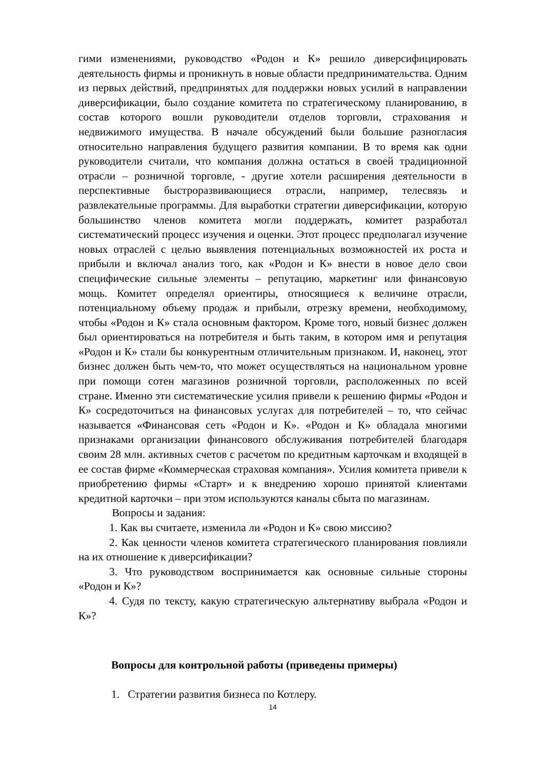гими изменениями, руководство «Родон и К» решило диверсифицировать деятельность фирмы и проникнуть в новые области предпринимательства. Одним из первых действий, предпринятых для поддержки новых усилий в направлении диверсификации, было создание комитета по стратегическому планированию, в состав которого вошли руководители отделов торговли, страхования и недвижимого имущества. В начале обсуждений были большие разногласия относительно направления будущего развития компании. В то время как одни руководители считали, что компания должна остаться в своей традиционной отрасли – розничной торговле, - другие хотели расширения деятельности в перспективные быстроразвивающиеся отрасли, например, телесвязь и развлекательные программы. Для выработки стратегии диверсификации, которую большинство членов комитета могли поддержать, комитет разработал систематический процесс изучения и оценки. Этот процесс предполагал изучение новых отраслей с целью выявления потенциальных возможностей их роста и прибыли и включал анализ того, как «Родон и К» внести в новое дело свои специфические сильные элементы – репутацию, маркетинг или финансовую мощь. Комитет определял ориентиры, относящиеся к величине отрасли, потенциальному объему продаж и прибыли, отрезку времени, необходимому, чтобы «Родон и К» стала основным фактором. Кроме того, новый бизнес должен был ориентироваться на потребителя и быть таким, в котором имя и репутация «Родон и К» стали бы конкурентным отличительным признаком. И, наконец, этот бизнес должен быть чем-то, что может осуществляться на национальном уровне при помощи сотен магазинов розничной торговли, расположенных по всей стране. Именно эти систематические усилия привели к решению фирмы «Родон и К» сосредоточиться на финансовых услугах для потребителей – то, что сейчас называется «Финансовая сеть «Родон и К». «Родон и К» обладала многими признаками организации финансового обслуживания потребителей благодаря своим 28 млн. активных счетов с расчетом по кредитным карточкам и входящей в ее состав фирме «Коммерческая страховая компания». Усилия комитета привели к приобретению фирмы «Старт» и к внедрению хорошо принятой клиентами кредитной карточки – при этом используются каналы сбыта по магазинам.
Вопросы и задания:
1. Как вы считаете, изменила ли «Родон и К» свою миссию?
2. Как ценности членов комитета стратегического планирования повлияли на их отношение к диверсификации?
3. Что руководством воспринимается как основные сильные стороны «Родон и К»?
4. Судя по тексту, какую стратегическую альтернативу выбрала «Родон и К»?
Вопросы для контрольной работы (приведены примеры)
1. Стратегии развития бизнеса по Котлеру.
14